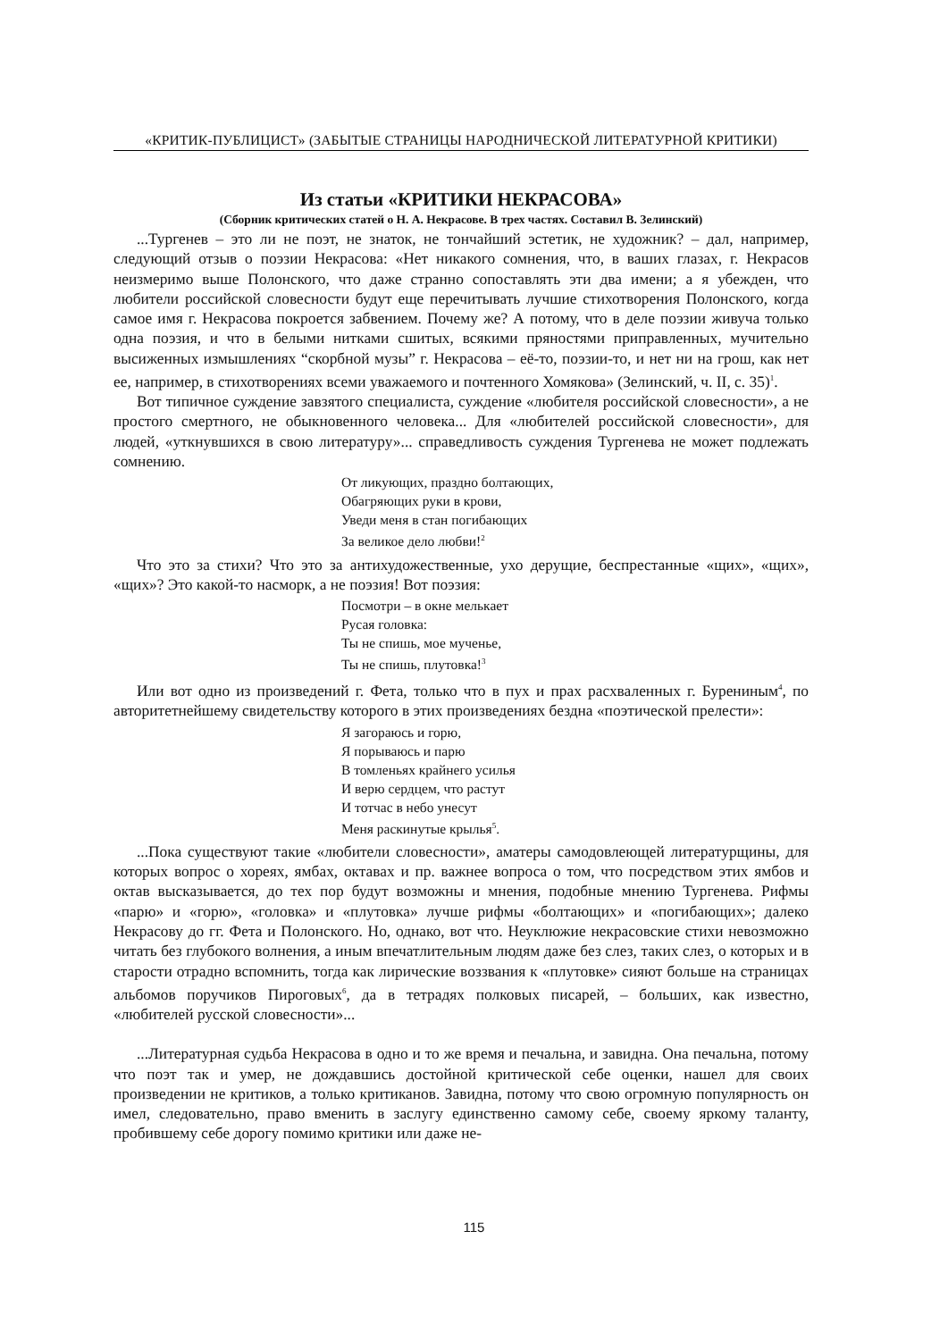«КРИТИК-ПУБЛИЦИСТ» (ЗАБЫТЫЕ СТРАНИЦЫ НАРОДНИЧЕСКОЙ ЛИТЕРАТУРНОЙ КРИТИКИ)
Из статьи «КРИТИКИ НЕКРАСОВА»
(Сборник критических статей о Н. А. Некрасове. В трех частях. Составил В. Зелинский)
...Тургенев – это ли не поэт, не знаток, не тончайший эстетик, не художник? – дал, например, следующий отзыв о поэзии Некрасова: «Нет никакого сомнения, что, в ваших глазах, г. Некрасов неизмеримо выше Полонского, что даже странно сопоставлять эти два имени; а я убежден, что любители российской словесности будут еще перечитывать лучшие стихотворения Полонского, когда самое имя г. Некрасова покроется забвением. Почему же? А потому, что в деле поэзии живуча только одна поэзия, и что в белыми нитками сшитых, всякими пряностями приправленных, мучительно высиженных измышлениях “скорбной музы” г. Некрасова – её-то, поэзии-то, и нет ни на грош, как нет ее, например, в стихотворениях всеми уважаемого и почтенного Хомякова» (Зелинский, ч. II, с. 35)<sup>1</sup>.
Вот типичное суждение завзятого специалиста, суждение «любителя российской словесности», а не простого смертного, не обыкновенного человека... Для «любителей российской словесности», для людей, «уткнувшихся в свою литературу»... справедливость суждения Тургенева не может подлежать сомнению.
От ликующих, праздно болтающих,
Обагряющих руки в крови,
Уведи меня в стан погибающих
За великое дело любви!<sup>2</sup>
Что это за стихи? Что это за антихудожественные, ухо дерущие, беспрестанные «щих», «щих», «щих»? Это какой-то насморк, а не поэзия! Вот поэзия:
Посмотри – в окне мелькает
Русая головка:
Ты не спишь, мое мученье,
Ты не спишь, плутовка!<sup>3</sup>
Или вот одно из произведений г. Фета, только что в пух и прах расхваленных г. Бурениным<sup>4</sup>, по авторитетнейшему свидетельству которого в этих произведениях бездна «поэтической прелести»:
Я загораюсь и горю,
Я порываюсь и парю
В томленьях крайнего усилья
И верю сердцем, что растут
И тотчас в небо унесут
Меня раскинутые крылья<sup>5</sup>.
...Пока существуют такие «любители словесности», аматеры самодовлеющей литературщины, для которых вопрос о хореях, ямбах, октавах и пр. важнее вопроса о том, что посредством этих ямбов и октав высказывается, до тех пор будут возможны и мнения, подобные мнению Тургенева. Рифмы «парю» и «горю», «головка» и «плутовка» лучше рифмы «болтающих» и «погибающих»; далеко Некрасову до гг. Фета и Полонского. Но, однако, вот что. Неуклюжие некрасовские стихи невозможно читать без глубокого волнения, а иным впечатлительным людям даже без слез, таких слез, о которых и в старости отрадно вспомнить, тогда как лирические воззвания к «плутовке» сияют больше на страницах альбомов поручиков Пироговых<sup>6</sup>, да в тетрадях полковых писарей, – больших, как известно, «любителей русской словесности»...
...Литературная судьба Некрасова в одно и то же время и печальна, и завидна. Она печальна, потому что поэт так и умер, не дождавшись достойной критической себе оценки, нашел для своих произведении не критиков, а только критиканов. Завидна, потому что свою огромную популярность он имел, следовательно, право вменить в заслугу единственно самому себе, своему яркому таланту, пробившему себе дорогу помимо критики или даже не-
115